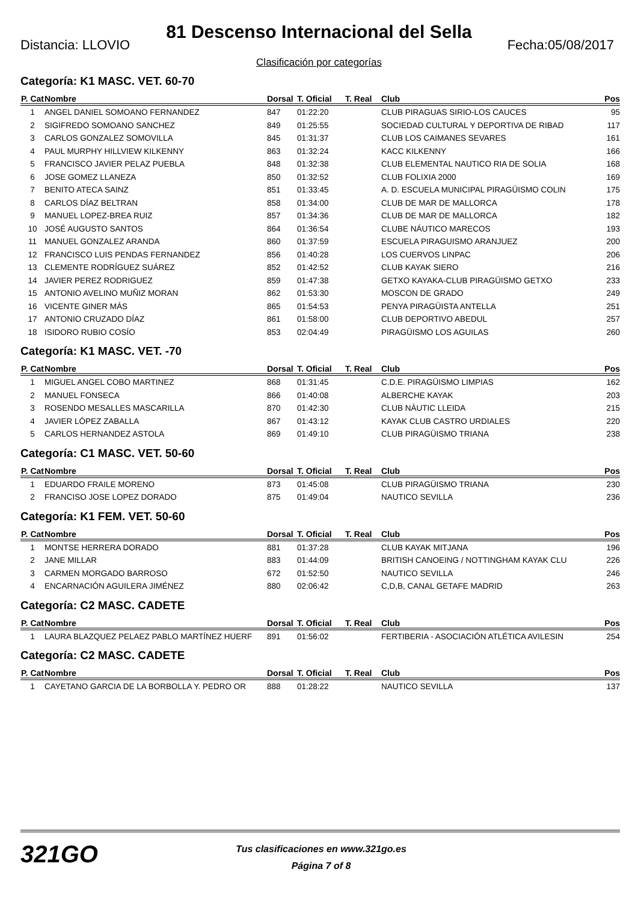81 Descenso Internacional del Sella
Distancia: LLOVIO Fecha:05/08/2017
Clasificación por categorías
Categoría: K1 MASC. VET. 60-70
| P. Cat | Nombre | Dorsal | T. Oficial | T. Real | Club | Pos |
| --- | --- | --- | --- | --- | --- | --- |
| 1 | ANGEL DANIEL SOMOANO FERNANDEZ | 847 | 01:22:20 | | CLUB PIRAGUAS SIRIO-LOS CAUCES | 95 |
| 2 | SIGIFREDO SOMOANO SANCHEZ | 849 | 01:25:55 | | SOCIEDAD CULTURAL Y DEPORTIVA DE RIBAD | 117 |
| 3 | CARLOS GONZALEZ SOMOVILLA | 845 | 01:31:37 | | CLUB LOS CAIMANES SEVARES | 161 |
| 4 | PAUL MURPHY HILLVIEW KILKENNY | 863 | 01:32:24 | | KACC KILKENNY | 166 |
| 5 | FRANCISCO JAVIER PELAZ PUEBLA | 848 | 01:32:38 | | CLUB ELEMENTAL NAUTICO RIA DE SOLIA | 168 |
| 6 | JOSE GOMEZ LLANEZA | 850 | 01:32:52 | | CLUB FOLIXIA 2000 | 169 |
| 7 | BENITO ATECA SAINZ | 851 | 01:33:45 | | A. D. ESCUELA MUNICIPAL PIRAGÜISMO COLIN | 175 |
| 8 | CARLOS DÍAZ BELTRAN | 858 | 01:34:00 | | CLUB DE MAR DE MALLORCA | 178 |
| 9 | MANUEL LOPEZ-BREA RUIZ | 857 | 01:34:36 | | CLUB DE MAR DE MALLORCA | 182 |
| 10 | JOSÉ AUGUSTO SANTOS | 864 | 01:36:54 | | CLUBE NÁUTICO MARECOS | 193 |
| 11 | MANUEL GONZALEZ ARANDA | 860 | 01:37:59 | | ESCUELA PIRAGUISMO ARANJUEZ | 200 |
| 12 | FRANCISCO LUIS PENDAS FERNANDEZ | 856 | 01:40:28 | | LOS CUERVOS LINPAC | 206 |
| 13 | CLEMENTE RODRÍGUEZ SUÁREZ | 852 | 01:42:52 | | CLUB KAYAK SIERO | 216 |
| 14 | JAVIER PEREZ RODRIGUEZ | 859 | 01:47:38 | | GETXO KAYAKA-CLUB PIRAGÜISMO GETXO | 233 |
| 15 | ANTONIO AVELINO MUÑIZ MORAN | 862 | 01:53:30 | | MOSCON DE GRADO | 249 |
| 16 | VICENTE GINER MÁS | 865 | 01:54:53 | | PENYA PIRAGÜISTA ANTELLA | 251 |
| 17 | ANTONIO CRUZADO DÍAZ | 861 | 01:58:00 | | CLUB DEPORTIVO ABEDUL | 257 |
| 18 | ISIDORO RUBIO COSÍO | 853 | 02:04:49 | | PIRAGÜISMO LOS AGUILAS | 260 |
Categoría: K1 MASC. VET. -70
| P. Cat | Nombre | Dorsal | T. Oficial | T. Real | Club | Pos |
| --- | --- | --- | --- | --- | --- | --- |
| 1 | MIGUEL ANGEL COBO MARTINEZ | 868 | 01:31:45 | | C.D.E. PIRAGÜISMO LIMPIAS | 162 |
| 2 | MANUEL FONSECA | 866 | 01:40:08 | | ALBERCHE KAYAK | 203 |
| 3 | ROSENDO MESALLES MASCARILLA | 870 | 01:42:30 | | CLUB NÀUTIC LLEIDA | 215 |
| 4 | JAVIER LÓPEZ ZABALLA | 867 | 01:43:12 | | KAYAK CLUB CASTRO URDIALES | 220 |
| 5 | CARLOS HERNANDEZ ASTOLA | 869 | 01:49:10 | | CLUB PIRAGÜISMO TRIANA | 238 |
Categoría: C1 MASC. VET. 50-60
| P. Cat | Nombre | Dorsal | T. Oficial | T. Real | Club | Pos |
| --- | --- | --- | --- | --- | --- | --- |
| 1 | EDUARDO FRAILE MORENO | 873 | 01:45:08 | | CLUB PIRAGÜISMO TRIANA | 230 |
| 2 | FRANCISO JOSE LOPEZ DORADO | 875 | 01:49:04 | | NAUTICO SEVILLA | 236 |
Categoría: K1 FEM. VET. 50-60
| P. Cat | Nombre | Dorsal | T. Oficial | T. Real | Club | Pos |
| --- | --- | --- | --- | --- | --- | --- |
| 1 | MONTSE HERRERA DORADO | 881 | 01:37:28 | | CLUB KAYAK MITJANA | 196 |
| 2 | JANE MILLAR | 883 | 01:44:09 | | BRITISH CANOEING / NOTTINGHAM KAYAK CLU | 226 |
| 3 | CARMEN MORGADO BARROSO | 672 | 01:52:50 | | NAUTICO SEVILLA | 246 |
| 4 | ENCARNACIÓN AGUILERA JIMÉNEZ | 880 | 02:06:42 | | C,D,B, CANAL GETAFE MADRID | 263 |
Categoría: C2 MASC. CADETE
| P. Cat | Nombre | Dorsal | T. Oficial | T. Real | Club | Pos |
| --- | --- | --- | --- | --- | --- | --- |
| 1 | LAURA BLAZQUEZ PELAEZ PABLO MARTÍNEZ HUERF | 891 | 01:56:02 | | FERTIBERIA - ASOCIACIÓN ATLÉTICA AVILESIN | 254 |
Categoría: C2 MASC. CADETE
| P. Cat | Nombre | Dorsal | T. Oficial | T. Real | Club | Pos |
| --- | --- | --- | --- | --- | --- | --- |
| 1 | CAYETANO GARCIA DE LA BORBOLLA Y. PEDRO OR | 888 | 01:28:22 | | NAUTICO SEVILLA | 137 |
321GO
Tus clasificaciones en www.321go.es
Página 7 of 8